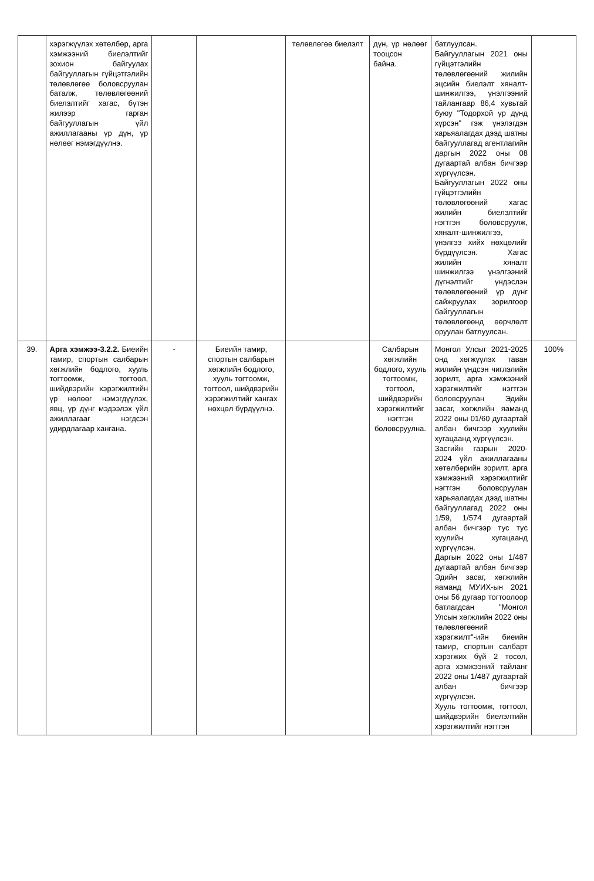| | хэрэгжүүлэх хөтөлбөр, арга хэмжээний биелэлтийг зохион байгуулах байгууллагын гүйцэтгэлийн төлөвлөгөө боловсруулан баталж, төлөвлөгөөний биелэлтийг хагас, бүтэн жилээр гарган байгууллагын үйл ажиллагааны үр дүн, үр нөлөөг нэмэгдүүлнэ. | | | төлөвлөгөө биелэлт | дүн, үр нөлөөг тооцсон байна. | батлуулсан. Байгууллагын 2021 оны гүйцэтгэлийн төлөвлөгөөний жилийн эцсийн биелэлт хяналт-шинжилгээ, үнэлгээний тайлангаар 86,4 хувьтай буюу "Тодорхой үр дүнд хүрсэн" гэж үнэлэгдэн харьяалагдах дээд шатны байгууллагад агентлагийн даргын 2022 оны 08 дугаартай албан бичгээр хүргүүлсэн. Байгууллагын 2022 оны гүйцэтгэлийн төлөвлөгөөний хагас жилийн биелэлтийг нэгтгэн боловсруулж, хяналт-шинжилгээ, үнэлгээ хийх нөхцөлийг бүрдүүлсэн. Хагас жилийн хяналт шинжилгээ үнэлгээний дүгнэлтийг үндэслэн төлөвлөгөөний үр дүнг сайжруулах зорилгоор байгууллагын төлөвлөгөөнд өөрчлөлт оруулан батлуулсан. | |
| 39. | Арга хэмжээ-3.2.2. Биеийн тамир, спортын салбарын хөгжлийн бодлого, хууль тогтоомж, тогтоол, шийдвэрийн хэрэгжилтийн үр нөлөөг нэмэгдүүлэх, явц, үр дүнг мэдээлэх үйл ажиллагааг нэгдсэн удирдлагаар хангана. | - | Биеийн тамир, спортын салбарын хөгжлийн бодлого, хууль тогтоомж, тогтоол, шийдвэрийн хэрэгжилтийг хангах нөхцөл бүрдүүлнэ. | | Салбарын хөгжлийн бодлого, хууль тогтоомж, тогтоол, шийдвэрийн хэрэгжилтийг нэгтгэн боловсруулна. | Монгол Улсыг 2021-2025 онд хөгжүүлэх таван жилийн үндсэн чиглэлийн зорилт, арга хэмжээний хэрэгжилтийг нэгтгэн боловсруулан Эдийн засаг, хөгжлийн яаманд 2022 оны 01/60 дугаартай албан бичгээр хуулийн хугацаанд хүргүүлсэн. Засгийн газрын 2020-2024 үйл ажиллагааны хөтөлбөрийн зорилт, арга хэмжээний хэрэгжилтийг нэгтгэн боловсруулан харьяалагдах дээд шатны байгууллагад 2022 оны 1/59, 1/574 дугаартай албан бичгээр тус тус хуулийн хугацаанд хүргүүлсэн. Даргын 2022 оны 1/487 дугаартай албан бичгээр Эдийн засаг, хөгжлийн яаманд МУИХ-ын 2021 оны 56 дугаар тогтоолоор батлагдсан "Монгол Улсын хөгжлийн 2022 оны төлөвлөгөөний хэрэгжилт"-ийн биеийн тамир, спортын салбарт хэрэгжих бүй 2 төсөл, арга хэмжээний тайланг 2022 оны 1/487 дугаартай албан бичгээр хүргүүлсэн. Хууль тогтоомж, тогтоол, шийдвэрийн биелэлтийн хэрэгжилтийг нэгтгэн | 100% |